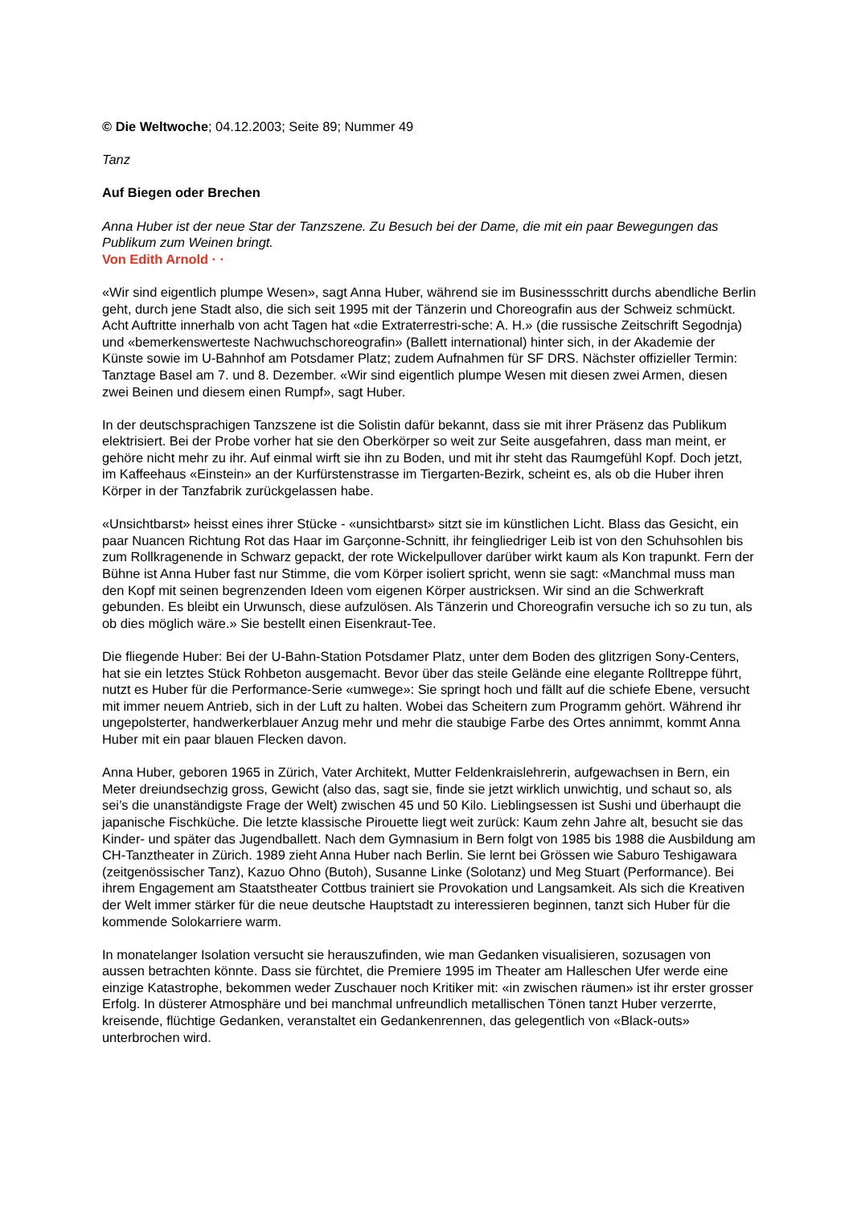© Die Weltwoche; 04.12.2003; Seite 89; Nummer 49
Tanz
Auf Biegen oder Brechen
Anna Huber ist der neue Star der Tanzszene. Zu Besuch bei der Dame, die mit ein paar Bewegungen das Publikum zum Weinen bringt.
Von Edith Arnold · ·
«Wir sind eigentlich plumpe Wesen», sagt Anna Huber, während sie im Businessschritt durchs abendliche Berlin geht, durch jene Stadt also, die sich seit 1995 mit der Tänzerin und Choreografin aus der Schweiz schmückt. Acht Auftritte innerhalb von acht Tagen hat «die Extraterrestri-sche: A. H.» (die russische Zeitschrift Segodnja) und «bemerkenswerteste Nachwuchschoreografin» (Ballett international) hinter sich, in der Akademie der Künste sowie im U-Bahnhof am Potsdamer Platz; zudem Aufnahmen für SF DRS. Nächster offizieller Termin: Tanztage Basel am 7. und 8. Dezember. «Wir sind eigentlich plumpe Wesen mit diesen zwei Armen, diesen zwei Beinen und diesem einen Rumpf», sagt Huber.
In der deutschsprachigen Tanzszene ist die Solistin dafür bekannt, dass sie mit ihrer Präsenz das Publikum elektrisiert. Bei der Probe vorher hat sie den Oberkörper so weit zur Seite ausgefahren, dass man meint, er gehöre nicht mehr zu ihr. Auf einmal wirft sie ihn zu Boden, und mit ihr steht das Raumgefühl Kopf. Doch jetzt, im Kaffeehaus «Einstein» an der Kurfürstenstrasse im Tiergarten-Bezirk, scheint es, als ob die Huber ihren Körper in der Tanzfabrik zurückgelassen habe.
«Unsichtbarst» heisst eines ihrer Stücke - «unsichtbarst» sitzt sie im künstlichen Licht. Blass das Gesicht, ein paar Nuancen Richtung Rot das Haar im Garçonne-Schnitt, ihr feingliedriger Leib ist von den Schuhsohlen bis zum Rollkragenende in Schwarz gepackt, der rote Wickelpullover darüber wirkt kaum als Kon trapunkt. Fern der Bühne ist Anna Huber fast nur Stimme, die vom Körper isoliert spricht, wenn sie sagt: «Manchmal muss man den Kopf mit seinen begrenzenden Ideen vom eigenen Körper austricksen. Wir sind an die Schwerkraft gebunden. Es bleibt ein Urwunsch, diese aufzulösen. Als Tänzerin und Choreografin versuche ich so zu tun, als ob dies möglich wäre.» Sie bestellt einen Eisenkraut-Tee.
Die fliegende Huber: Bei der U-Bahn-Station Potsdamer Platz, unter dem Boden des glitzrigen Sony-Centers, hat sie ein letztes Stück Rohbeton ausgemacht. Bevor über das steile Gelände eine elegante Rolltreppe führt, nutzt es Huber für die Performance-Serie «umwege»: Sie springt hoch und fällt auf die schiefe Ebene, versucht mit immer neuem Antrieb, sich in der Luft zu halten. Wobei das Scheitern zum Programm gehört. Während ihr ungepolsterter, handwerkerblauer Anzug mehr und mehr die staubige Farbe des Ortes annimmt, kommt Anna Huber mit ein paar blauen Flecken davon.
Anna Huber, geboren 1965 in Zürich, Vater Architekt, Mutter Feldenkraislehrerin, aufgewachsen in Bern, ein Meter dreiundsechzig gross, Gewicht (also das, sagt sie, finde sie jetzt wirklich unwichtig, und schaut so, als sei’s die unanständigste Frage der Welt) zwischen 45 und 50 Kilo. Lieblingsessen ist Sushi und überhaupt die japanische Fischküche. Die letzte klassische Pirouette liegt weit zurück: Kaum zehn Jahre alt, besucht sie das Kinder- und später das Jugendballett. Nach dem Gymnasium in Bern folgt von 1985 bis 1988 die Ausbildung am CH-Tanztheater in Zürich. 1989 zieht Anna Huber nach Berlin. Sie lernt bei Grössen wie Saburo Teshigawara (zeitgenössischer Tanz), Kazuo Ohno (Butoh), Susanne Linke (Solotanz) und Meg Stuart (Performance). Bei ihrem Engagement am Staatstheater Cottbus trainiert sie Provokation und Langsamkeit. Als sich die Kreativen der Welt immer stärker für die neue deutsche Hauptstadt zu interessieren beginnen, tanzt sich Huber für die kommende Solokarriere warm.
In monatelanger Isolation versucht sie herauszufinden, wie man Gedanken visualisieren, sozusagen von aussen betrachten könnte. Dass sie fürchtet, die Premiere 1995 im Theater am Halleschen Ufer werde eine einzige Katastrophe, bekommen weder Zuschauer noch Kritiker mit: «in zwischen räumen» ist ihr erster grosser Erfolg. In düsterer Atmosphäre und bei manchmal unfreundlich metallischen Tönen tanzt Huber verzerrte, kreisende, flüchtige Gedanken, veranstaltet ein Gedankenrennen, das gelegentlich von «Black-outs» unterbrochen wird.